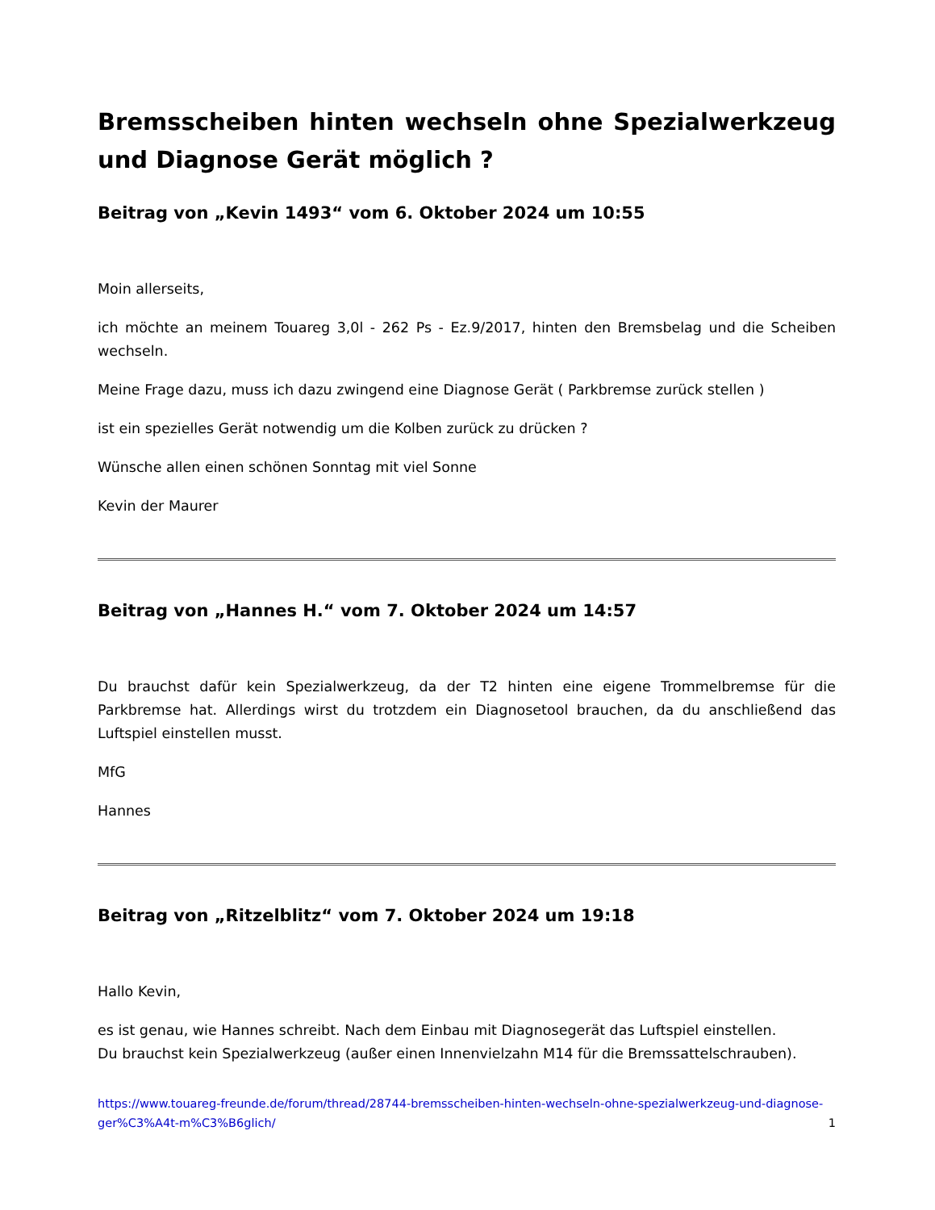Bremsscheiben hinten wechseln ohne Spezialwerkzeug und Diagnose Gerät möglich ?
Beitrag von „Kevin 1493“ vom 6. Oktober 2024 um 10:55
Moin allerseits,
ich möchte an meinem Touareg 3,0l - 262 Ps - Ez.9/2017, hinten den Bremsbelag und die Scheiben wechseln.
Meine Frage dazu, muss ich dazu zwingend eine Diagnose Gerät ( Parkbremse zurück stellen )
ist ein spezielles Gerät notwendig um die Kolben zurück zu drücken ?
Wünsche allen einen schönen Sonntag mit viel Sonne
Kevin der Maurer
Beitrag von „Hannes H.“ vom 7. Oktober 2024 um 14:57
Du brauchst dafür kein Spezialwerkzeug, da der T2 hinten eine eigene Trommelbremse für die Parkbremse hat. Allerdings wirst du trotzdem ein Diagnosetool brauchen, da du anschließend das Luftspiel einstellen musst.
MfG
Hannes
Beitrag von „Ritzelblitz“ vom 7. Oktober 2024 um 19:18
Hallo Kevin,
es ist genau, wie Hannes schreibt. Nach dem Einbau mit Diagnosegerät das Luftspiel einstellen.
Du brauchst kein Spezialwerkzeug (außer einen Innenvielzahn M14 für die Bremssattelschrauben).
https://www.touareg-freunde.de/forum/thread/28744-bremsscheiben-hinten-wechseln-ohne-spezialwerkzeug-und-diagnose-ger%C3%A4t-m%C3%B6glich/ 1